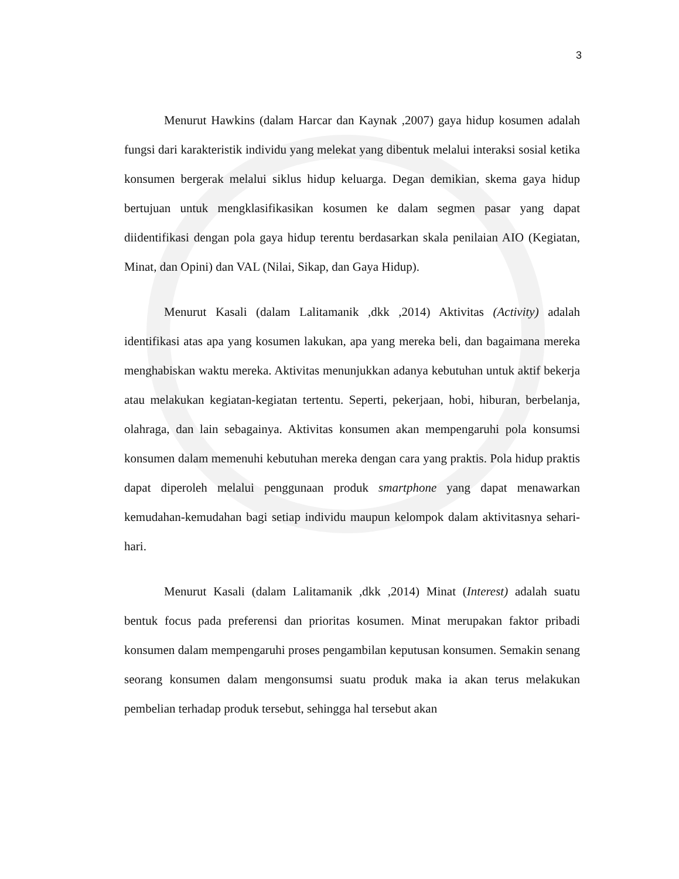3
Menurut Hawkins (dalam Harcar dan Kaynak ,2007) gaya hidup kosumen adalah fungsi dari karakteristik individu yang melekat yang dibentuk melalui interaksi sosial ketika konsumen bergerak melalui siklus hidup keluarga. Degan demikian, skema gaya hidup bertujuan untuk mengklasifikasikan kosumen ke dalam segmen pasar yang dapat diidentifikasi dengan pola gaya hidup terentu berdasarkan skala penilaian AIO (Kegiatan, Minat, dan Opini) dan VAL (Nilai, Sikap, dan Gaya Hidup).
Menurut Kasali (dalam Lalitamanik ,dkk ,2014) Aktivitas (Activity) adalah identifikasi atas apa yang kosumen lakukan, apa yang mereka beli, dan bagaimana mereka menghabiskan waktu mereka. Aktivitas menunjukkan adanya kebutuhan untuk aktif bekerja atau melakukan kegiatan-kegiatan tertentu. Seperti, pekerjaan, hobi, hiburan, berbelanja, olahraga, dan lain sebagainya. Aktivitas konsumen akan mempengaruhi pola konsumsi konsumen dalam memenuhi kebutuhan mereka dengan cara yang praktis. Pola hidup praktis dapat diperoleh melalui penggunaan produk smartphone yang dapat menawarkan kemudahan-kemudahan bagi setiap individu maupun kelompok dalam aktivitasnya sehari-hari.
Menurut Kasali (dalam Lalitamanik ,dkk ,2014) Minat (Interest) adalah suatu bentuk focus pada preferensi dan prioritas kosumen. Minat merupakan faktor pribadi konsumen dalam mempengaruhi proses pengambilan keputusan konsumen. Semakin senang seorang konsumen dalam mengonsumsi suatu produk maka ia akan terus melakukan pembelian terhadap produk tersebut, sehingga hal tersebut akan